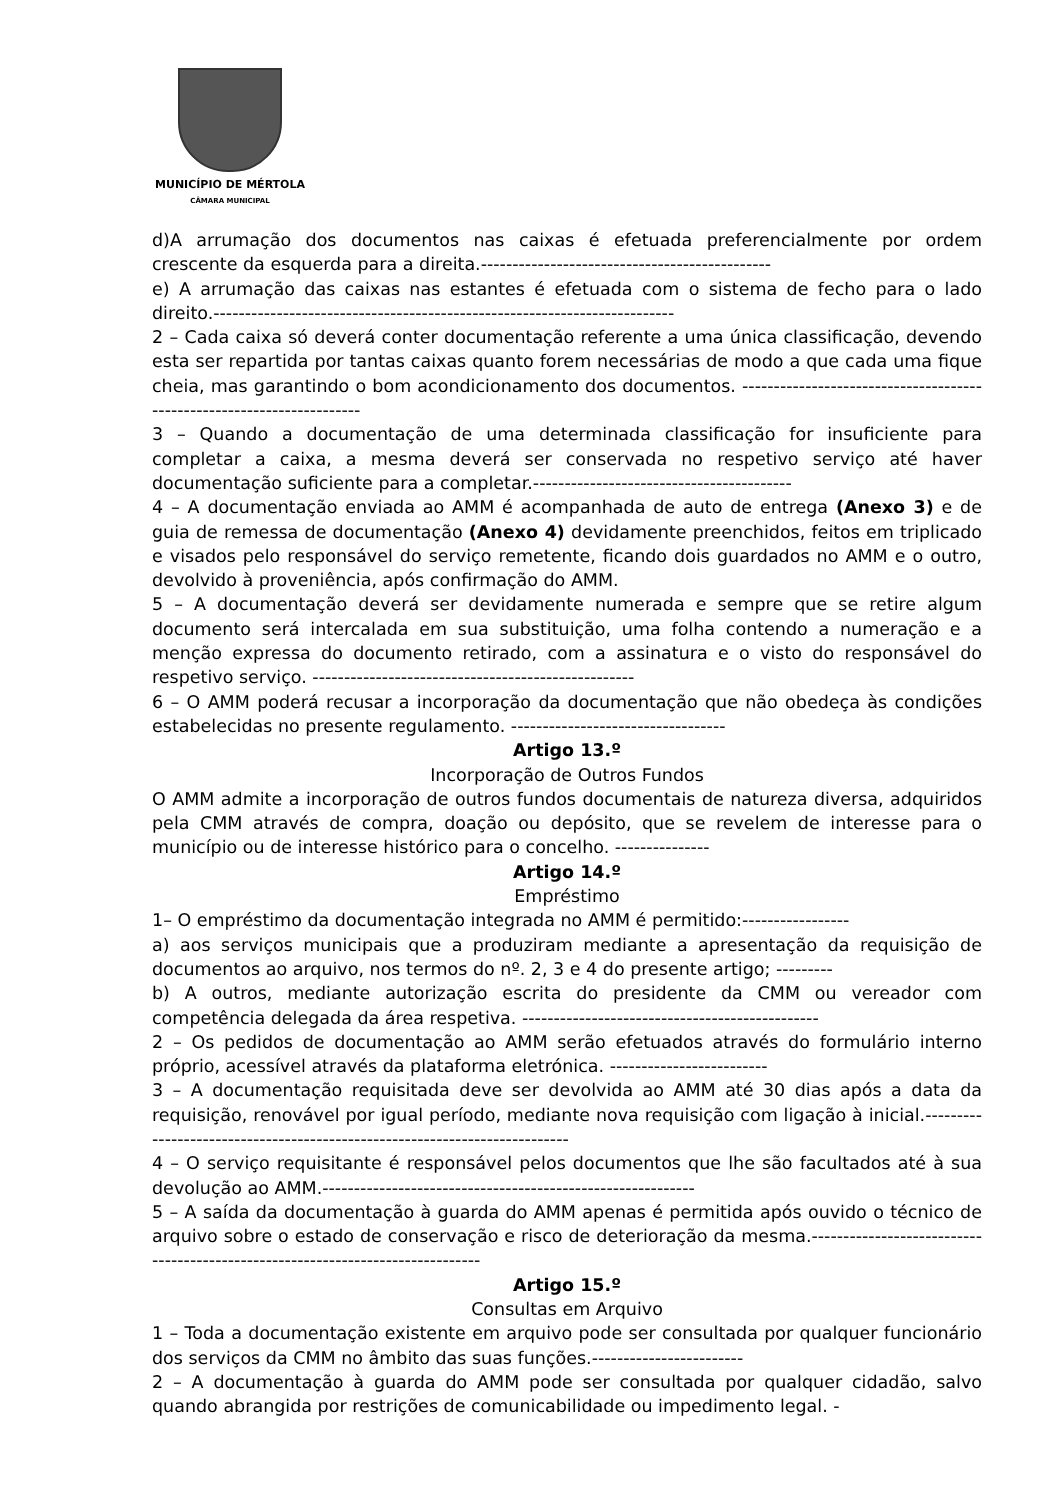MUNICÍPIO DE MÉRTOLA
CÂMARA MUNICIPAL
d)A arrumação dos documentos nas caixas é efetuada preferencialmente por ordem crescente da esquerda para a direita.----------------------------------------------
e) A arrumação das caixas nas estantes é efetuada com o sistema de fecho para o lado direito.-------------------------------------------------------------------------
2 – Cada caixa só deverá conter documentação referente a uma única classificação, devendo esta ser repartida por tantas caixas quanto forem necessárias de modo a que cada uma fique cheia, mas garantindo o bom acondicionamento dos documentos. -----------------------------------------------------------------------
3 – Quando a documentação de uma determinada classificação for insuficiente para completar a caixa, a mesma deverá ser conservada no respetivo serviço até haver documentação suficiente para a completar.-----------------------------------------
4 – A documentação enviada ao AMM é acompanhada de auto de entrega (Anexo 3) e de guia de remessa de documentação (Anexo 4) devidamente preenchidos, feitos em triplicado e visados pelo responsável do serviço remetente, ficando dois guardados no AMM e o outro, devolvido à proveniência, após confirmação do AMM.
5 – A documentação deverá ser devidamente numerada e sempre que se retire algum documento será intercalada em sua substituição, uma folha contendo a numeração e a menção expressa do documento retirado, com a assinatura e o visto do responsável do respetivo serviço. ---------------------------------------------------
6 – O AMM poderá recusar a incorporação da documentação que não obedeça às condições estabelecidas no presente regulamento. ----------------------------------
Artigo 13.º
Incorporação de Outros Fundos
O AMM admite a incorporação de outros fundos documentais de natureza diversa, adquiridos pela CMM através de compra, doação ou depósito, que se revelem de interesse para o município ou de interesse histórico para o concelho. ---------------
Artigo 14.º
Empréstimo
1– O empréstimo da documentação integrada no AMM é permitido:-----------------
a) aos serviços municipais que a produziram mediante a apresentação da requisição de documentos ao arquivo, nos termos do nº. 2, 3 e 4 do presente artigo; ---------
b) A outros, mediante autorização escrita do presidente da CMM ou vereador com competência delegada da área respetiva. -----------------------------------------------
2 – Os pedidos de documentação ao AMM serão efetuados através do formulário interno próprio, acessível através da plataforma eletrónica. -------------------------
3 – A documentação requisitada deve ser devolvida ao AMM até 30 dias após a data da requisição, renovável por igual período, mediante nova requisição com ligação à inicial.---------------------------------------------------------------------------
4 – O serviço requisitante é responsável pelos documentos que lhe são facultados até à sua devolução ao AMM.-----------------------------------------------------------
5 – A saída da documentação à guarda do AMM apenas é permitida após ouvido o técnico de arquivo sobre o estado de conservação e risco de deterioração da mesma.-------------------------------------------------------------------------------
Artigo 15.º
Consultas em Arquivo
1 – Toda a documentação existente em arquivo pode ser consultada por qualquer funcionário dos serviços da CMM no âmbito das suas funções.------------------------
2 – A documentação à guarda do AMM pode ser consultada por qualquer cidadão, salvo quando abrangida por restrições de comunicabilidade ou impedimento legal. -